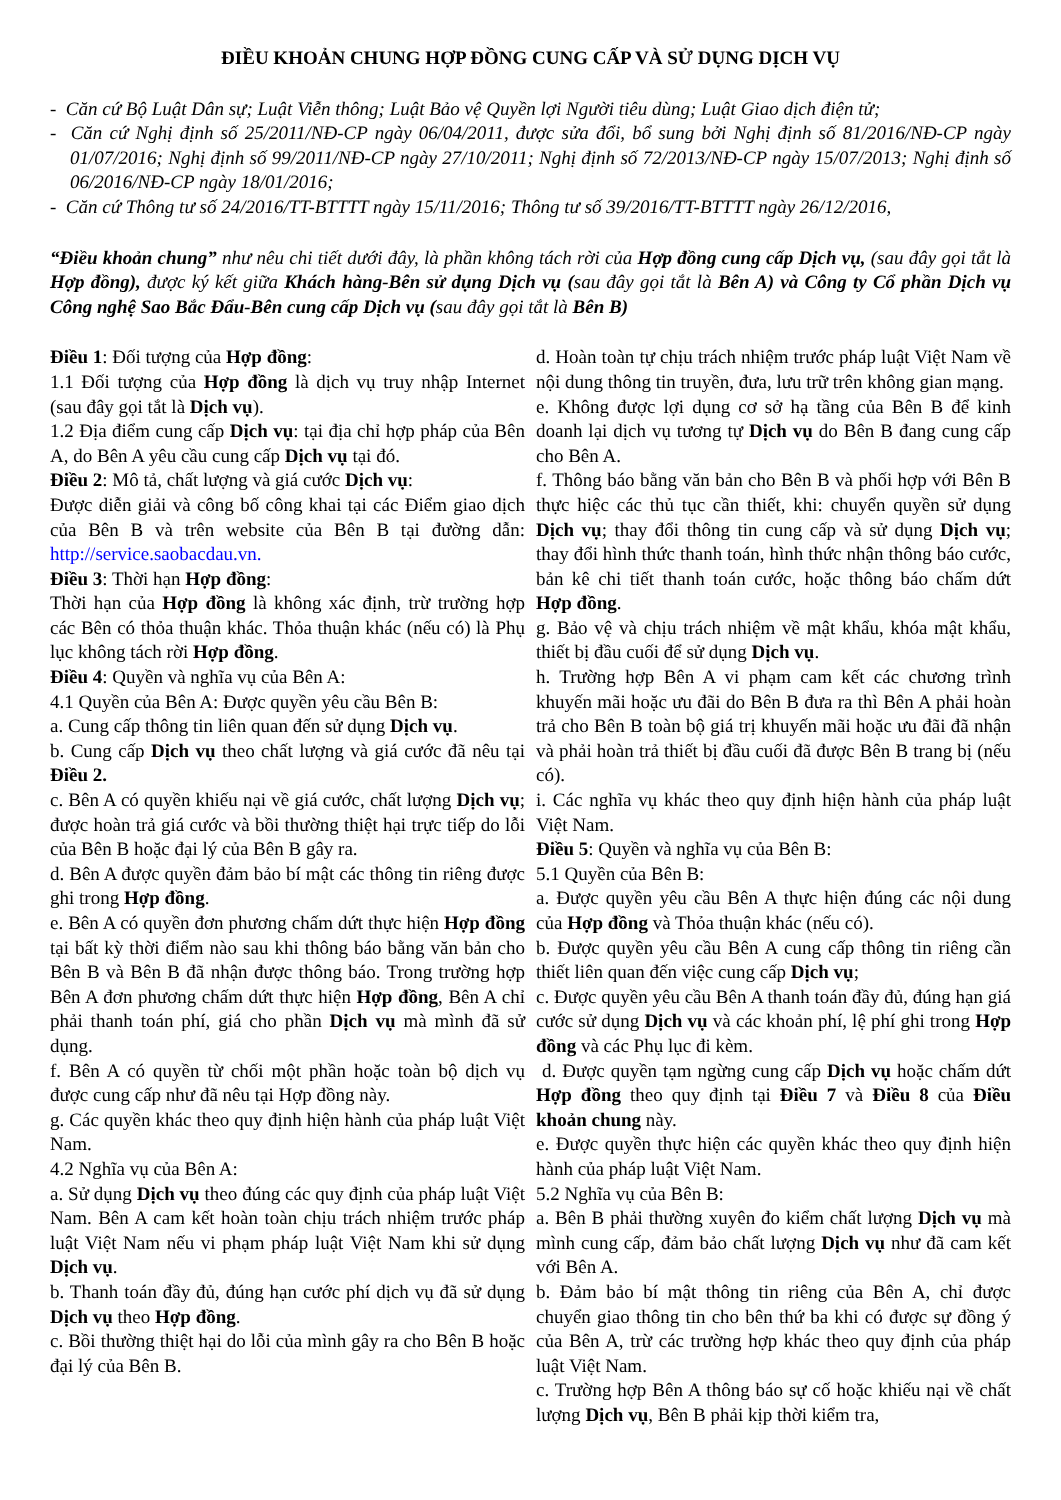ĐIỀU KHOẢN CHUNG HỢP ĐỒNG CUNG CẤP VÀ SỬ DỤNG DỊCH VỤ
- Căn cứ Bộ Luật Dân sự; Luật Viễn thông; Luật Bảo vệ Quyền lợi Người tiêu dùng; Luật Giao dịch điện tử;
- Căn cứ Nghị định số 25/2011/NĐ-CP ngày 06/04/2011, được sửa đổi, bổ sung bởi Nghị định số 81/2016/NĐ-CP ngày 01/07/2016; Nghị định số 99/2011/NĐ-CP ngày 27/10/2011; Nghị định số 72/2013/NĐ-CP ngày 15/07/2013; Nghị định số 06/2016/NĐ-CP ngày 18/01/2016;
- Căn cứ Thông tư số 24/2016/TT-BTTTT ngày 15/11/2016; Thông tư số 39/2016/TT-BTTTT ngày 26/12/2016,
“Điều khoản chung” như nêu chi tiết dưới đây, là phần không tách rời của Hợp đồng cung cấp Dịch vụ, (sau đây gọi tắt là Hợp đồng), được ký kết giữa Khách hàng-Bên sử dụng Dịch vụ (sau đây gọi tắt là Bên A) và Công ty Cổ phần Dịch vụ Công nghệ Sao Bắc Đẩu-Bên cung cấp Dịch vụ (sau đây gọi tắt là Bên B)
Điều 1: Đối tượng của Hợp đồng:
1.1 Đối tượng của Hợp đồng là dịch vụ truy nhập Internet (sau đây gọi tắt là Dịch vụ).
1.2 Địa điểm cung cấp Dịch vụ: tại địa chỉ hợp pháp của Bên A, do Bên A yêu cầu cung cấp Dịch vụ tại đó.
Điều 2: Mô tả, chất lượng và giá cước Dịch vụ:
Được diễn giải và công bố công khai tại các Điểm giao dịch của Bên B và trên website của Bên B tại đường dẫn: http://service.saobacdau.vn.
Điều 3: Thời hạn Hợp đồng:
Thời hạn của Hợp đồng là không xác định, trừ trường hợp các Bên có thỏa thuận khác. Thỏa thuận khác (nếu có) là Phụ lục không tách rời Hợp đồng.
Điều 4: Quyền và nghĩa vụ của Bên A:
4.1 Quyền của Bên A: Được quyền yêu cầu Bên B:
a. Cung cấp thông tin liên quan đến sử dụng Dịch vụ.
b. Cung cấp Dịch vụ theo chất lượng và giá cước đã nêu tại Điều 2.
c. Bên A có quyền khiếu nại về giá cước, chất lượng Dịch vụ; được hoàn trả giá cước và bồi thường thiệt hại trực tiếp do lỗi của Bên B hoặc đại lý của Bên B gây ra.
d. Bên A được quyền đảm bảo bí mật các thông tin riêng được ghi trong Hợp đồng.
e. Bên A có quyền đơn phương chấm dứt thực hiện Hợp đồng tại bất kỳ thời điểm nào sau khi thông báo bằng văn bản cho Bên B và Bên B đã nhận được thông báo. Trong trường hợp Bên A đơn phương chấm dứt thực hiện Hợp đồng, Bên A chỉ phải thanh toán phí, giá cho phần Dịch vụ mà mình đã sử dụng.
f. Bên A có quyền từ chối một phần hoặc toàn bộ dịch vụ được cung cấp như đã nêu tại Hợp đồng này.
g. Các quyền khác theo quy định hiện hành của pháp luật Việt Nam.
4.2 Nghĩa vụ của Bên A:
a. Sử dụng Dịch vụ theo đúng các quy định của pháp luật Việt Nam. Bên A cam kết hoàn toàn chịu trách nhiệm trước pháp luật Việt Nam nếu vi phạm pháp luật Việt Nam khi sử dụng Dịch vụ.
b. Thanh toán đầy đủ, đúng hạn cước phí dịch vụ đã sử dụng Dịch vụ theo Hợp đồng.
c. Bồi thường thiệt hại do lỗi của mình gây ra cho Bên B hoặc đại lý của Bên B.
d. Hoàn toàn tự chịu trách nhiệm trước pháp luật Việt Nam về nội dung thông tin truyền, đưa, lưu trữ trên không gian mạng.
e. Không được lợi dụng cơ sở hạ tầng của Bên B để kinh doanh lại dịch vụ tương tự Dịch vụ do Bên B đang cung cấp cho Bên A.
f. Thông báo bằng văn bản cho Bên B và phối hợp với Bên B thực hiệc các thủ tục cần thiết, khi: chuyển quyền sử dụng Dịch vụ; thay đổi thông tin cung cấp và sử dụng Dịch vụ; thay đổi hình thức thanh toán, hình thức nhận thông báo cước, bản kê chi tiết thanh toán cước, hoặc thông báo chấm dứt Hợp đồng.
g. Bảo vệ và chịu trách nhiệm về mật khẩu, khóa mật khẩu, thiết bị đầu cuối để sử dụng Dịch vụ.
h. Trường hợp Bên A vi phạm cam kết các chương trình khuyến mãi hoặc ưu đãi do Bên B đưa ra thì Bên A phải hoàn trả cho Bên B toàn bộ giá trị khuyến mãi hoặc ưu đãi đã nhận và phải hoàn trả thiết bị đầu cuối đã được Bên B trang bị (nếu có).
i. Các nghĩa vụ khác theo quy định hiện hành của pháp luật Việt Nam.
Điều 5: Quyền và nghĩa vụ của Bên B:
5.1 Quyền của Bên B:
a. Được quyền yêu cầu Bên A thực hiện đúng các nội dung của Hợp đồng và Thỏa thuận khác (nếu có).
b. Được quyền yêu cầu Bên A cung cấp thông tin riêng cần thiết liên quan đến việc cung cấp Dịch vụ;
c. Được quyền yêu cầu Bên A thanh toán đầy đủ, đúng hạn giá cước sử dụng Dịch vụ và các khoản phí, lệ phí ghi trong Hợp đồng và các Phụ lục đi kèm.
d. Được quyền tạm ngừng cung cấp Dịch vụ hoặc chấm dứt Hợp đồng theo quy định tại Điều 7 và Điều 8 của Điều khoản chung này.
e. Được quyền thực hiện các quyền khác theo quy định hiện hành của pháp luật Việt Nam.
5.2 Nghĩa vụ của Bên B:
a. Bên B phải thường xuyên đo kiểm chất lượng Dịch vụ mà mình cung cấp, đảm bảo chất lượng Dịch vụ như đã cam kết với Bên A.
b. Đảm bảo bí mật thông tin riêng của Bên A, chỉ được chuyển giao thông tin cho bên thứ ba khi có được sự đồng ý của Bên A, trừ các trường hợp khác theo quy định của pháp luật Việt Nam.
c. Trường hợp Bên A thông báo sự cố hoặc khiếu nại về chất lượng Dịch vụ, Bên B phải kịp thời kiểm tra,